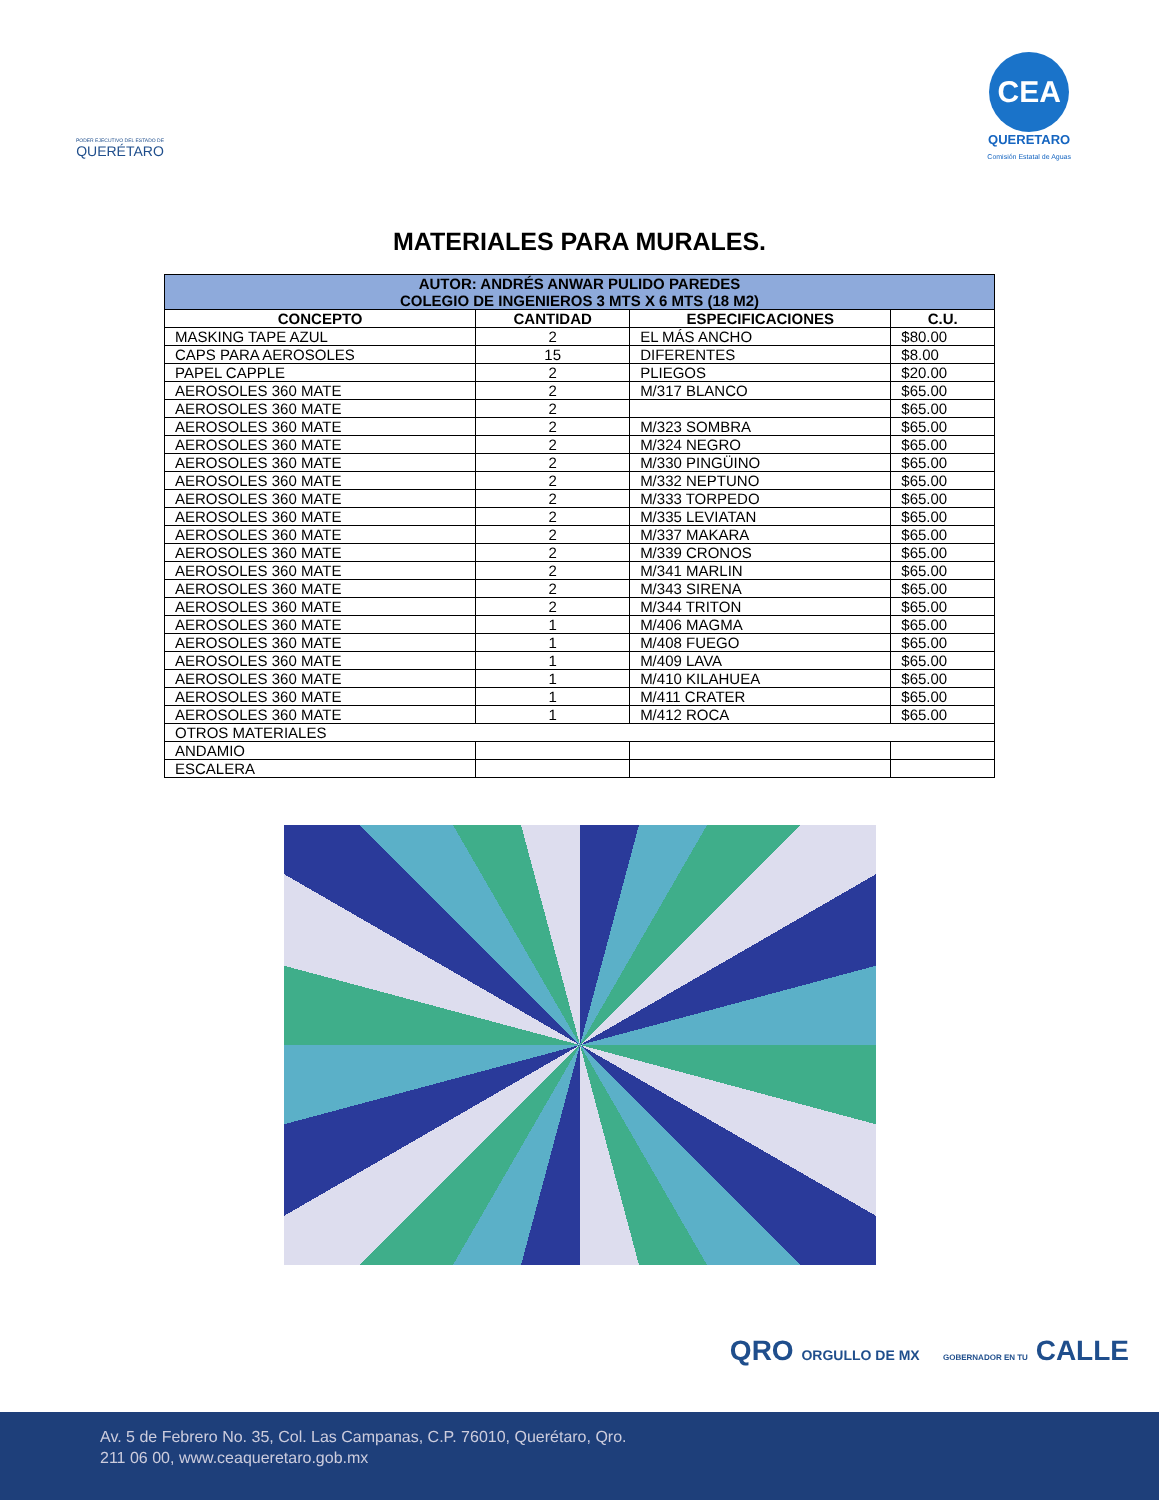PODER EJECUTIVO DEL ESTADO DE
QUERÉTARO
CEA
QUERETARO
Comisión Estatal de Aguas
MATERIALES PARA MURALES.
| AUTOR: ANDRÉS ANWAR PULIDO PAREDES COLEGIO DE INGENIEROS 3 MTS X 6 MTS (18 M2) | | | |
| --- | --- | --- | --- |
| CONCEPTO | CANTIDAD | ESPECIFICACIONES | C.U. |
| MASKING TAPE AZUL | 2 | EL MÁS ANCHO | $80.00 |
| CAPS PARA AEROSOLES | 15 | DIFERENTES | $8.00 |
| PAPEL CAPPLE | 2 | PLIEGOS | $20.00 |
| AEROSOLES 360 MATE | 2 | M/317 BLANCO | $65.00 |
| AEROSOLES 360 MATE | 2 | | $65.00 |
| AEROSOLES 360 MATE | 2 | M/323 SOMBRA | $65.00 |
| AEROSOLES 360 MATE | 2 | M/324 NEGRO | $65.00 |
| AEROSOLES 360 MATE | 2 | M/330 PINGÜINO | $65.00 |
| AEROSOLES 360 MATE | 2 | M/332 NEPTUNO | $65.00 |
| AEROSOLES 360 MATE | 2 | M/333 TORPEDO | $65.00 |
| AEROSOLES 360 MATE | 2 | M/335 LEVIATAN | $65.00 |
| AEROSOLES 360 MATE | 2 | M/337 MAKARA | $65.00 |
| AEROSOLES 360 MATE | 2 | M/339 CRONOS | $65.00 |
| AEROSOLES 360 MATE | 2 | M/341 MARLIN | $65.00 |
| AEROSOLES 360 MATE | 2 | M/343 SIRENA | $65.00 |
| AEROSOLES 360 MATE | 2 | M/344 TRITON | $65.00 |
| AEROSOLES 360 MATE | 1 | M/406 MAGMA | $65.00 |
| AEROSOLES 360 MATE | 1 | M/408 FUEGO | $65.00 |
| AEROSOLES 360 MATE | 1 | M/409 LAVA | $65.00 |
| AEROSOLES 360 MATE | 1 | M/410 KILAHUEA | $65.00 |
| AEROSOLES 360 MATE | 1 | M/411 CRATER | $65.00 |
| AEROSOLES 360 MATE | 1 | M/412 ROCA | $65.00 |
| OTROS MATERIALES | | | |
| ANDAMIO | | | |
| ESCALERA | | | |
QRO ORGULLO DE MX GOBERNADOR EN TU CALLE
Av. 5 de Febrero No. 35, Col. Las Campanas, C.P. 76010, Querétaro, Qro.
211 06 00, www.ceaqueretaro.gob.mx